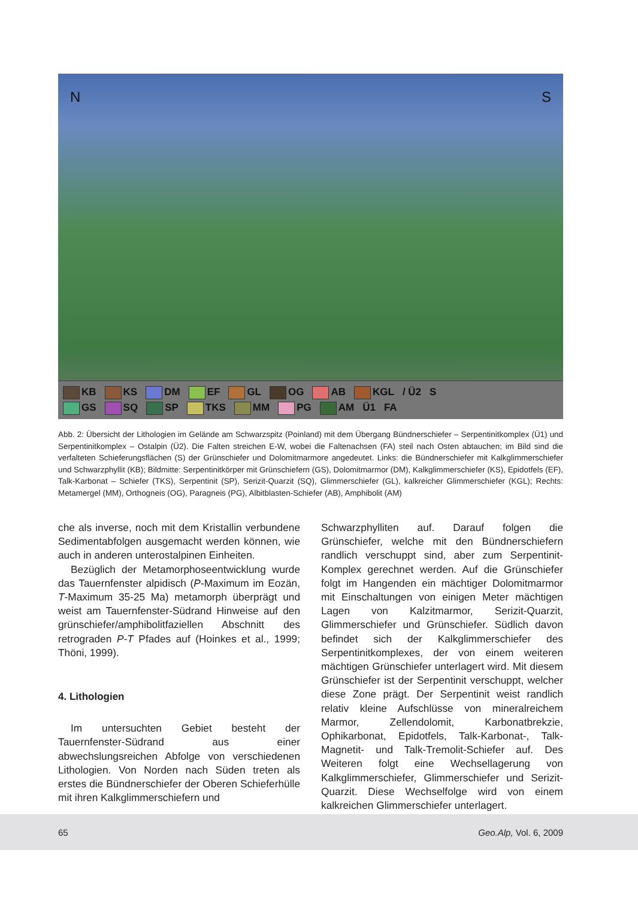N S
KB KS DM EF GL OG AB KGL / Ü2 S
GS SQ SP TKS MM PG AM Ü1 FA
Abb. 2: Übersicht der Lithologien im Gelände am Schwarzspitz (Poinland) mit dem Übergang Bündnerschiefer – Serpentinitkomplex (Ü1) und Serpentinitkomplex – Ostalpin (Ü2). Die Falten streichen E-W, wobei die Faltenachsen (FA) steil nach Osten abtauchen; im Bild sind die verfalteten Schieferungsflächen (S) der Grünschiefer und Dolomitmarmore angedeutet. Links: die Bündnerschiefer mit Kalkglimmerschiefer und Schwarzphyllit (KB); Bildmitte: Serpentinitkörper mit Grünschiefern (GS), Dolomitmarmor (DM), Kalkglimmerschiefer (KS), Epidotfels (EF), Talk-Karbonat – Schiefer (TKS), Serpentinit (SP), Serizit-Quarzit (SQ), Glimmerschiefer (GL), kalkreicher Glimmerschiefer (KGL); Rechts: Metamergel (MM), Orthogneis (OG), Paragneis (PG), Albitblasten-Schiefer (AB), Amphibolit (AM)
che als inverse, noch mit dem Kristallin verbundene Sedimentabfolgen ausgemacht werden können, wie auch in anderen unterostalpinen Einheiten.
Bezüglich der Metamorphoseentwicklung wurde das Tauernfenster alpidisch (P-Maximum im Eozän, T-Maximum 35-25 Ma) metamorph überprägt und weist am Tauernfenster-Südrand Hinweise auf den grünschiefer/amphibolitfaziellen Abschnitt des retrograden P-T Pfades auf (Hoinkes et al., 1999; Thöni, 1999).
4. Lithologien
Im untersuchten Gebiet besteht der Tauernfenster-Südrand aus einer abwechslungsreichen Abfolge von verschiedenen Lithologien. Von Norden nach Süden treten als erstes die Bündnerschiefer der Oberen Schieferhülle mit ihren Kalkglimmerschiefern und
Schwarzphylliten auf. Darauf folgen die Grünschiefer, welche mit den Bündnerschiefern randlich verschuppt sind, aber zum Serpentinit-Komplex gerechnet werden. Auf die Grünschiefer folgt im Hangenden ein mächtiger Dolomitmarmor mit Einschaltungen von einigen Meter mächtigen Lagen von Kalzitmarmor, Serizit-Quarzit, Glimmerschiefer und Grünschiefer. Südlich davon befindet sich der Kalkglimmerschiefer des Serpentinitkomplexes, der von einem weiteren mächtigen Grünschiefer unterlagert wird. Mit diesem Grünschiefer ist der Serpentinit verschuppt, welcher diese Zone prägt. Der Serpentinit weist randlich relativ kleine Aufschlüsse von mineralreichem Marmor, Zellendolomit, Karbonatbrekzie, Ophikarbonat, Epidotfels, Talk-Karbonat-, Talk-Magnetit- und Talk-Tremolit-Schiefer auf. Des Weiteren folgt eine Wechsellagerung von Kalkglimmerschiefer, Glimmerschiefer und Serizit-Quarzit. Diese Wechselfolge wird von einem kalkreichen Glimmerschiefer unterlagert.
65 Geo.Alp, Vol. 6, 2009